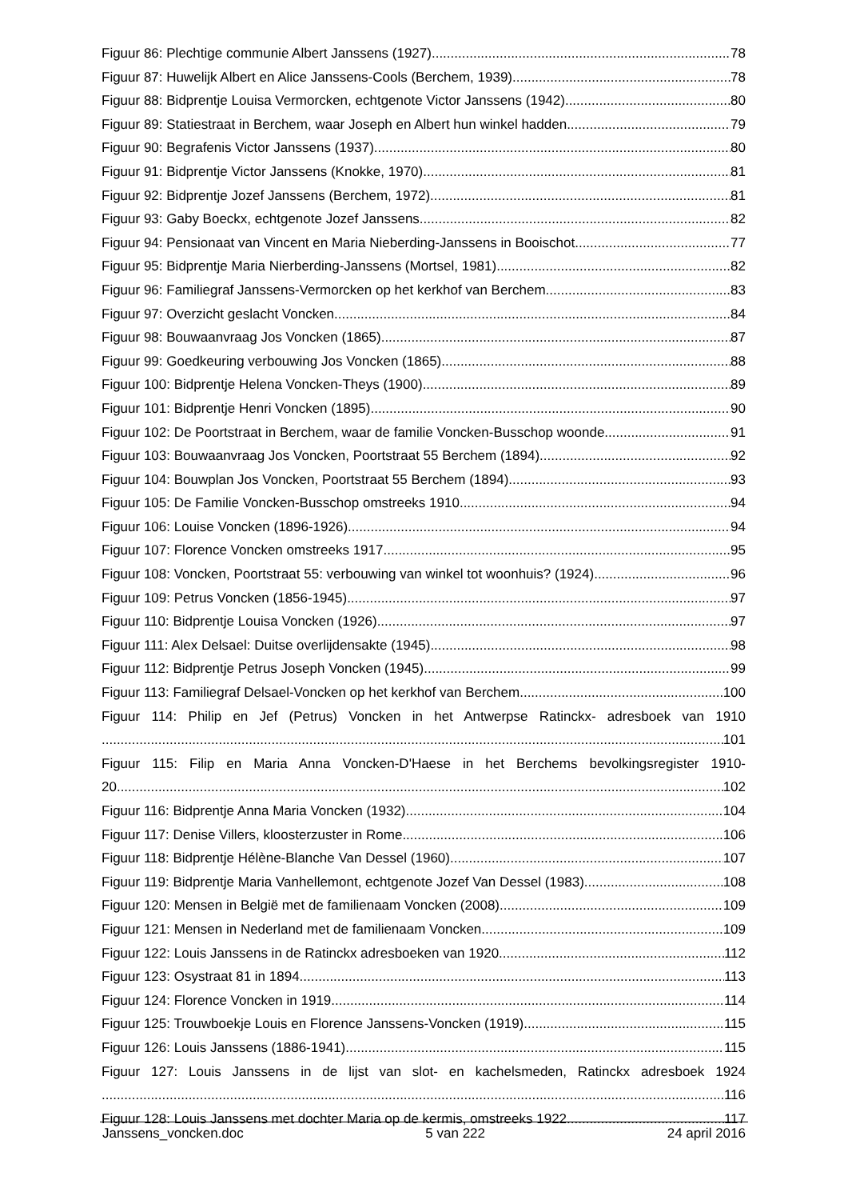Figuur 86: Plechtige communie Albert Janssens (1927) 78
Figuur 87: Huwelijk Albert en Alice Janssens-Cools (Berchem, 1939) 78
Figuur 88: Bidprentje Louisa Vermorcken, echtgenote Victor Janssens (1942) 80
Figuur 89: Statiestraat in Berchem, waar Joseph en Albert hun winkel hadden 79
Figuur 90: Begrafenis Victor Janssens (1937) 80
Figuur 91: Bidprentje Victor Janssens (Knokke, 1970) 81
Figuur 92: Bidprentje Jozef Janssens (Berchem, 1972) 81
Figuur 93: Gaby Boeckx, echtgenote Jozef Janssens 82
Figuur 94: Pensionaat van Vincent en Maria Nieberding-Janssens in Booischot 77
Figuur 95: Bidprentje Maria Nierberding-Janssens (Mortsel, 1981) 82
Figuur 96: Familiegraf Janssens-Vermorcken op het kerkhof van Berchem 83
Figuur 97: Overzicht geslacht Voncken 84
Figuur 98: Bouwaanvraag Jos Voncken (1865) 87
Figuur 99: Goedkeuring verbouwing Jos Voncken (1865) 88
Figuur 100: Bidprentje Helena Voncken-Theys (1900) 89
Figuur 101: Bidprentje Henri Voncken (1895) 90
Figuur 102: De Poortstraat in Berchem, waar de familie Voncken-Busschop woonde 91
Figuur 103: Bouwaanvraag Jos Voncken, Poortstraat 55 Berchem (1894) 92
Figuur 104: Bouwplan Jos Voncken, Poortstraat 55 Berchem (1894) 93
Figuur 105: De Familie Voncken-Busschop omstreeks 1910 94
Figuur 106: Louise Voncken (1896-1926) 94
Figuur 107: Florence Voncken omstreeks 1917 95
Figuur 108: Voncken, Poortstraat 55: verbouwing van winkel tot woonhuis? (1924) 96
Figuur 109: Petrus Voncken (1856-1945) 97
Figuur 110: Bidprentje Louisa Voncken (1926) 97
Figuur 111: Alex Delsael: Duitse overlijdensakte (1945) 98
Figuur 112: Bidprentje Petrus Joseph Voncken (1945) 99
Figuur 113: Familiegraf Delsael-Voncken op het kerkhof van Berchem 100
Figuur 114: Philip en Jef (Petrus) Voncken in het Antwerpse Ratinckx- adresboek van 1910
101
Figuur 115: Filip en Maria Anna Voncken-D'Haese in het Berchems bevolkingsregister 1910-
20 102
Figuur 116: Bidprentje Anna Maria Voncken (1932) 104
Figuur 117: Denise Villers, kloosterzuster in Rome 106
Figuur 118: Bidprentje Hélène-Blanche Van Dessel (1960) 107
Figuur 119: Bidprentje Maria Vanhellemont, echtgenote Jozef Van Dessel (1983) 108
Figuur 120: Mensen in België met de familienaam Voncken (2008) 109
Figuur 121: Mensen in Nederland met de familienaam Voncken 109
Figuur 122: Louis Janssens in de Ratinckx adresboeken van 1920. 112
Figuur 123: Osystraat 81 in 1894 113
Figuur 124: Florence Voncken in 1919 114
Figuur 125: Trouwboekje Louis en Florence Janssens-Voncken (1919) 115
Figuur 126: Louis Janssens (1886-1941) 115
Figuur 127: Louis Janssens in de lijst van slot- en kachelsmeden, Ratinckx adresboek 1924
116
Figuur 128: Louis Janssens met dochter Maria op de kermis, omstreeks 1922 117
Janssens_voncken.doc 5 van 222 24 april 2016